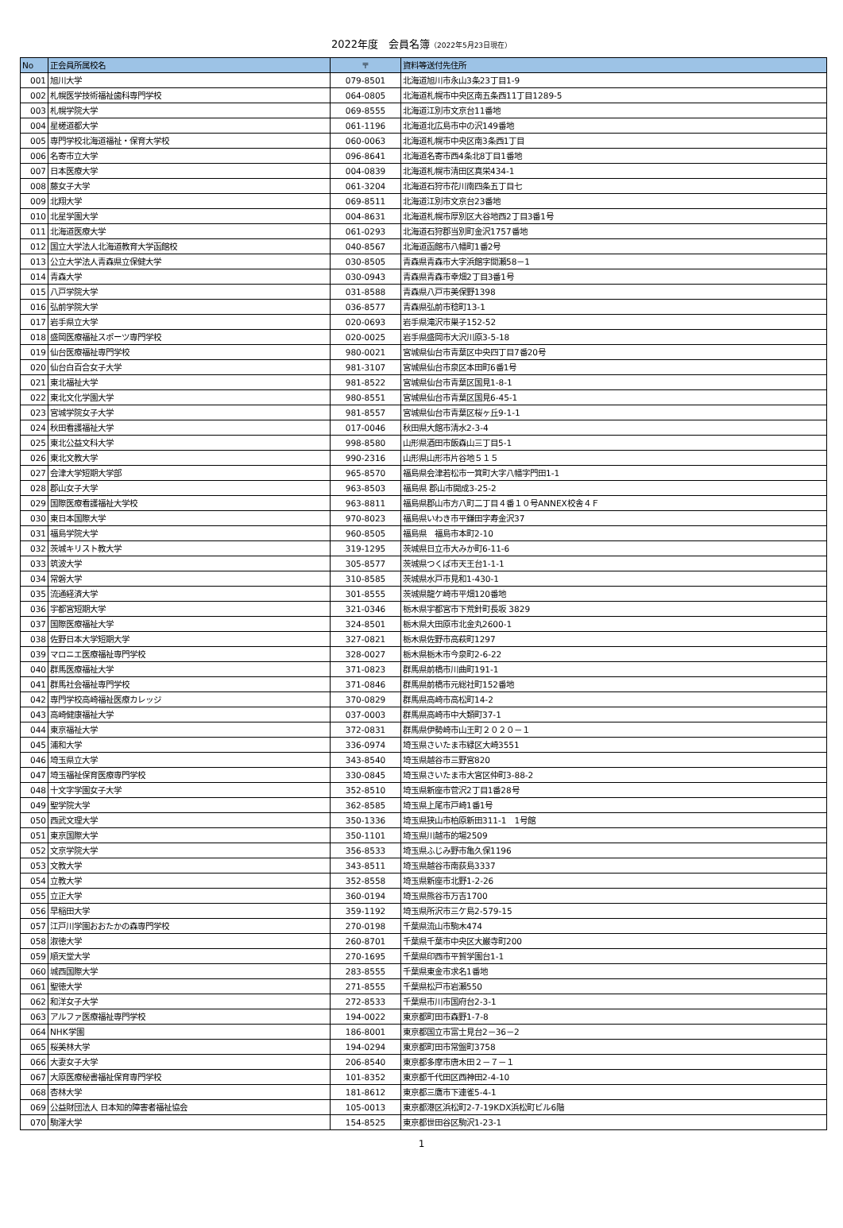2022年度　会員名簿（2022年5月23日現在）
| No | 正会員所属校名 | 〒 | 資料等送付先住所 |
| --- | --- | --- | --- |
| 001 | 旭川大学 | 079-8501 | 北海道旭川市永山3条23丁目1-9 |
| 002 | 札幌医学技術福祉歯科専門学校 | 064-0805 | 北海道札幌市中央区南五条西11丁目1289-5 |
| 003 | 札幌学院大学 | 069-8555 | 北海道江別市文京台11番地 |
| 004 | 星槎道都大学 | 061-1196 | 北海道北広島市中の沢149番地 |
| 005 | 専門学校北海道福祉・保育大学校 | 060-0063 | 北海道札幌市中央区南3条西1丁目 |
| 006 | 名寄市立大学 | 096-8641 | 北海道名寄市西4条北8丁目1番地 |
| 007 | 日本医療大学 | 004-0839 | 北海道札幌市清田区真栄434-1 |
| 008 | 藤女子大学 | 061-3204 | 北海道石狩市花川南四条五丁目七 |
| 009 | 北翔大学 | 069-8511 | 北海道江別市文京台23番地 |
| 010 | 北星学園大学 | 004-8631 | 北海道札幌市厚別区大谷地西2丁目3番1号 |
| 011 | 北海道医療大学 | 061-0293 | 北海道石狩郡当別町金沢1757番地 |
| 012 | 国立大学法人北海道教育大学函館校 | 040-8567 | 北海道函館市八幡町1番2号 |
| 013 | 公立大学法人青森県立保健大学 | 030-8505 | 青森県青森市大字浜館字間瀬58－1 |
| 014 | 青森大学 | 030-0943 | 青森県青森市幸畑2丁目3番1号 |
| 015 | 八戸学院大学 | 031-8588 | 青森県八戸市美保野1398 |
| 016 | 弘前学院大学 | 036-8577 | 青森県弘前市稔町13-1 |
| 017 | 岩手県立大学 | 020-0693 | 岩手県滝沢市巣子152-52 |
| 018 | 盛岡医療福祉スポーツ専門学校 | 020-0025 | 岩手県盛岡市大沢川原3-5-18 |
| 019 | 仙台医療福祉専門学校 | 980-0021 | 宮城県仙台市青葉区中央四丁目7番20号 |
| 020 | 仙台白百合女子大学 | 981-3107 | 宮城県仙台市泉区本田町6番1号 |
| 021 | 東北福祉大学 | 981-8522 | 宮城県仙台市青葉区国見1-8-1 |
| 022 | 東北文化学園大学 | 980-8551 | 宮城県仙台市青葉区国見6-45-1 |
| 023 | 宮城学院女子大学 | 981-8557 | 宮城県仙台市青葉区桜ヶ丘9-1-1 |
| 024 | 秋田看護福祉大学 | 017-0046 | 秋田県大館市清水2-3-4 |
| 025 | 東北公益文科大学 | 998-8580 | 山形県酒田市飯森山三丁目5-1 |
| 026 | 東北文教大学 | 990-2316 | 山形県山形市片谷地５１５ |
| 027 | 会津大学短期大学部 | 965-8570 | 福島県会津若松市一箕町大字八幡字門田1-1 |
| 028 | 郡山女子大学 | 963-8503 | 福島県 郡山市開成3-25-2 |
| 029 | 国際医療看護福祉大学校 | 963-8811 | 福島県郡山市方八町二丁目４番１０号ANNEX校舎４Ｆ |
| 030 | 東日本国際大学 | 970-8023 | 福島県いわき市平鎌田字寿金沢37 |
| 031 | 福島学院大学 | 960-8505 | 福島県 福島市本町2-10 |
| 032 | 茨城キリスト教大学 | 319-1295 | 茨城県日立市大みか町6-11-6 |
| 033 | 筑波大学 | 305-8577 | 茨城県つくば市天王台1-1-1 |
| 034 | 常磐大学 | 310-8585 | 茨城県水戸市見和1-430-1 |
| 035 | 流通経済大学 | 301-8555 | 茨城県龍ケ崎市平畑120番地 |
| 036 | 宇都宮短期大学 | 321-0346 | 栃木県宇都宮市下荒針町長坂 3829 |
| 037 | 国際医療福祉大学 | 324-8501 | 栃木県大田原市北金丸2600-1 |
| 038 | 佐野日本大学短期大学 | 327-0821 | 栃木県佐野市高萩町1297 |
| 039 | マロニエ医療福祉専門学校 | 328-0027 | 栃木県栃木市今泉町2-6-22 |
| 040 | 群馬医療福祉大学 | 371-0823 | 群馬県前橋市川曲町191-1 |
| 041 | 群馬社会福祉専門学校 | 371-0846 | 群馬県前橋市元総社町152番地 |
| 042 | 専門学校高崎福祉医療カレッジ | 370-0829 | 群馬県高崎市高松町14-2 |
| 043 | 高崎健康福祉大学 | 037-0003 | 群馬県高崎市中大類町37-1 |
| 044 | 東京福祉大学 | 372-0831 | 群馬県伊勢崎市山王町２０２０－１ |
| 045 | 浦和大学 | 336-0974 | 埼玉県さいたま市緑区大崎3551 |
| 046 | 埼玉県立大学 | 343-8540 | 埼玉県越谷市三野宮820 |
| 047 | 埼玉福祉保育医療専門学校 | 330-0845 | 埼玉県さいたま市大宮区仲町3-88-2 |
| 048 | 十文字学園女子大学 | 352-8510 | 埼玉県新座市菅沢2丁目1番28号 |
| 049 | 聖学院大学 | 362-8585 | 埼玉県上尾市戸崎1番1号 |
| 050 | 西武文理大学 | 350-1336 | 埼玉県狭山市柏原新田311-1 1号館 |
| 051 | 東京国際大学 | 350-1101 | 埼玉県川越市的場2509 |
| 052 | 文京学院大学 | 356-8533 | 埼玉県ふじみ野市亀久保1196 |
| 053 | 文教大学 | 343-8511 | 埼玉県越谷市南荻島3337 |
| 054 | 立教大学 | 352-8558 | 埼玉県新座市北野1-2-26 |
| 055 | 立正大学 | 360-0194 | 埼玉県熊谷市万吉1700 |
| 056 | 早稲田大学 | 359-1192 | 埼玉県所沢市三ケ島2-579-15 |
| 057 | 江戸川学園おおたかの森専門学校 | 270-0198 | 千葉県流山市駒木474 |
| 058 | 淑徳大学 | 260-8701 | 千葉県千葉市中央区大巌寺町200 |
| 059 | 順天堂大学 | 270-1695 | 千葉県印西市平賀学園台1-1 |
| 060 | 城西国際大学 | 283-8555 | 千葉県東金市求名1番地 |
| 061 | 聖徳大学 | 271-8555 | 千葉県松戸市岩瀬550 |
| 062 | 和洋女子大学 | 272-8533 | 千葉県市川市国府台2-3-1 |
| 063 | アルファ医療福祉専門学校 | 194-0022 | 東京都町田市森野1-7-8 |
| 064 | NHK学園 | 186-8001 | 東京都国立市富士見台2－36－2 |
| 065 | 桜美林大学 | 194-0294 | 東京都町田市常盤町3758 |
| 066 | 大妻女子大学 | 206-8540 | 東京都多摩市唐木田２－７－１ |
| 067 | 大原医療秘書福祉保育専門学校 | 101-8352 | 東京都千代田区西神田2-4-10 |
| 068 | 杏林大学 | 181-8612 | 東京都三鷹市下連雀5-4-1 |
| 069 | 公益財団法人 日本知的障害者福祉協会 | 105-0013 | 東京都港区浜松町2-7-19KDX浜松町ビル6階 |
| 070 | 駒澤大学 | 154-8525 | 東京都世田谷区駒沢1-23-1 |
1